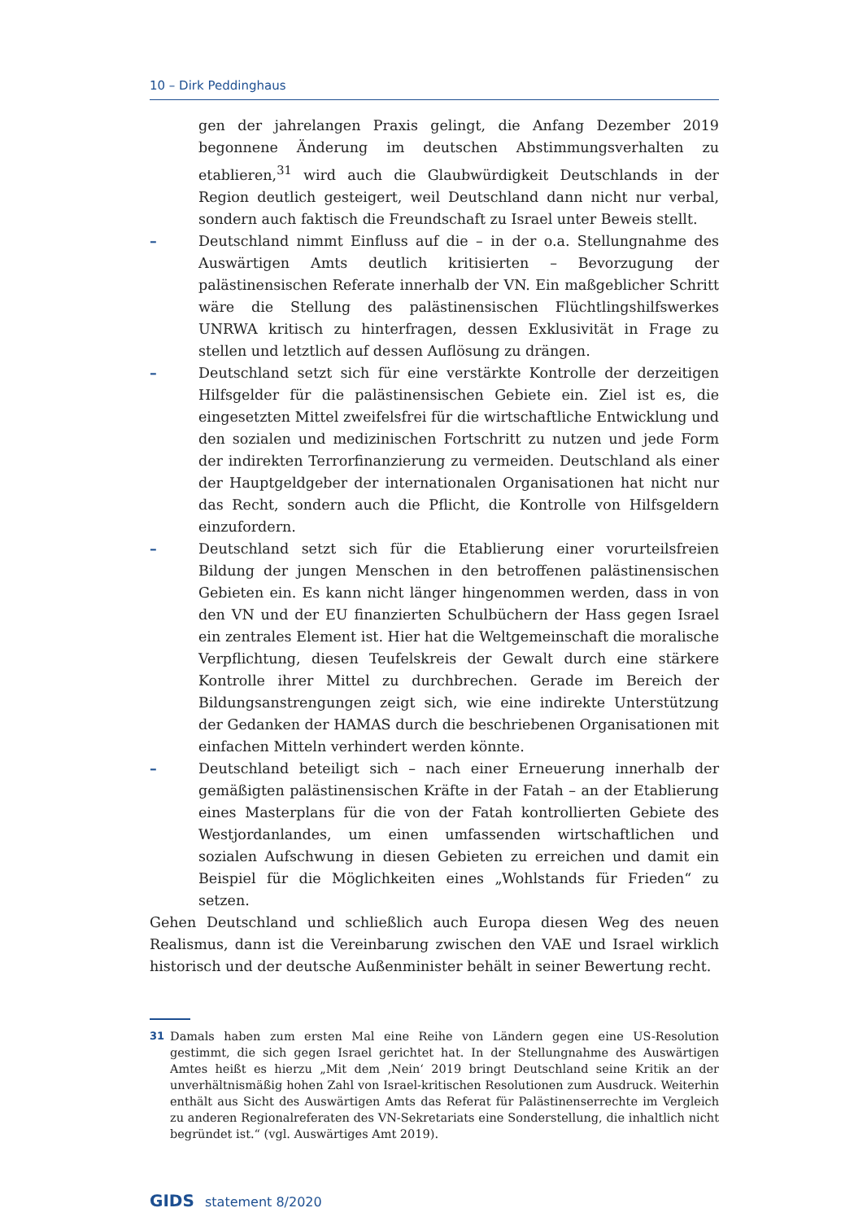10 – Dirk Peddinghaus
gen der jahrelangen Praxis gelingt, die Anfang Dezember 2019 begonnene Änderung im deutschen Abstimmungsverhalten zu etablieren,<sup>31</sup> wird auch die Glaubwürdigkeit Deutschlands in der Region deutlich gesteigert, weil Deutschland dann nicht nur verbal, sondern auch faktisch die Freundschaft zu Israel unter Beweis stellt.
– Deutschland nimmt Einfluss auf die – in der o.a. Stellungnahme des Auswärtigen Amts deutlich kritisierten – Bevorzugung der palästinensischen Referate innerhalb der VN. Ein maßgeblicher Schritt wäre die Stellung des palästinensischen Flüchtlingshilfswerkes UNRWA kritisch zu hinterfragen, dessen Exklusivität in Frage zu stellen und letztlich auf dessen Auflösung zu drängen.
– Deutschland setzt sich für eine verstärkte Kontrolle der derzeitigen Hilfsgelder für die palästinensischen Gebiete ein. Ziel ist es, die eingesetzten Mittel zweifelsfrei für die wirtschaftliche Entwicklung und den sozialen und medizinischen Fortschritt zu nutzen und jede Form der indirekten Terrorfinanzierung zu vermeiden. Deutschland als einer der Hauptgeldgeber der internationalen Organisationen hat nicht nur das Recht, sondern auch die Pflicht, die Kontrolle von Hilfsgeldern einzufordern.
– Deutschland setzt sich für die Etablierung einer vorurteilsfreien Bildung der jungen Menschen in den betroffenen palästinensischen Gebieten ein. Es kann nicht länger hingenommen werden, dass in von den VN und der EU finanzierten Schulbüchern der Hass gegen Israel ein zentrales Element ist. Hier hat die Weltgemeinschaft die moralische Verpflichtung, diesen Teufelskreis der Gewalt durch eine stärkere Kontrolle ihrer Mittel zu durchbrechen. Gerade im Bereich der Bildungsanstrengungen zeigt sich, wie eine indirekte Unterstützung der Gedanken der HAMAS durch die beschriebenen Organisationen mit einfachen Mitteln verhindert werden könnte.
– Deutschland beteiligt sich – nach einer Erneuerung innerhalb der gemäßigten palästinensischen Kräfte in der Fatah – an der Etablierung eines Masterplans für die von der Fatah kontrollierten Gebiete des Westjordanlandes, um einen umfassenden wirtschaftlichen und sozialen Aufschwung in diesen Gebieten zu erreichen und damit ein Beispiel für die Möglichkeiten eines „Wohlstands für Frieden“ zu setzen.
Gehen Deutschland und schließlich auch Europa diesen Weg des neuen Realismus, dann ist die Vereinbarung zwischen den VAE und Israel wirklich historisch und der deutsche Außenminister behält in seiner Bewertung recht.
31 Damals haben zum ersten Mal eine Reihe von Ländern gegen eine US-Resolution gestimmt, die sich gegen Israel gerichtet hat. In der Stellungnahme des Auswärtigen Amtes heißt es hierzu „Mit dem ‚Nein‘ 2019 bringt Deutschland seine Kritik an der unverhältnismäßig hohen Zahl von Israel-kritischen Resolutionen zum Ausdruck. Weiterhin enthält aus Sicht des Auswärtigen Amts das Referat für Palästinenserrechte im Vergleich zu anderen Regionalreferaten des VN-Sekretariats eine Sonderstellung, die inhaltlich nicht begründet ist.“ (vgl. Auswärtiges Amt 2019).
GIDS statement 8/2020